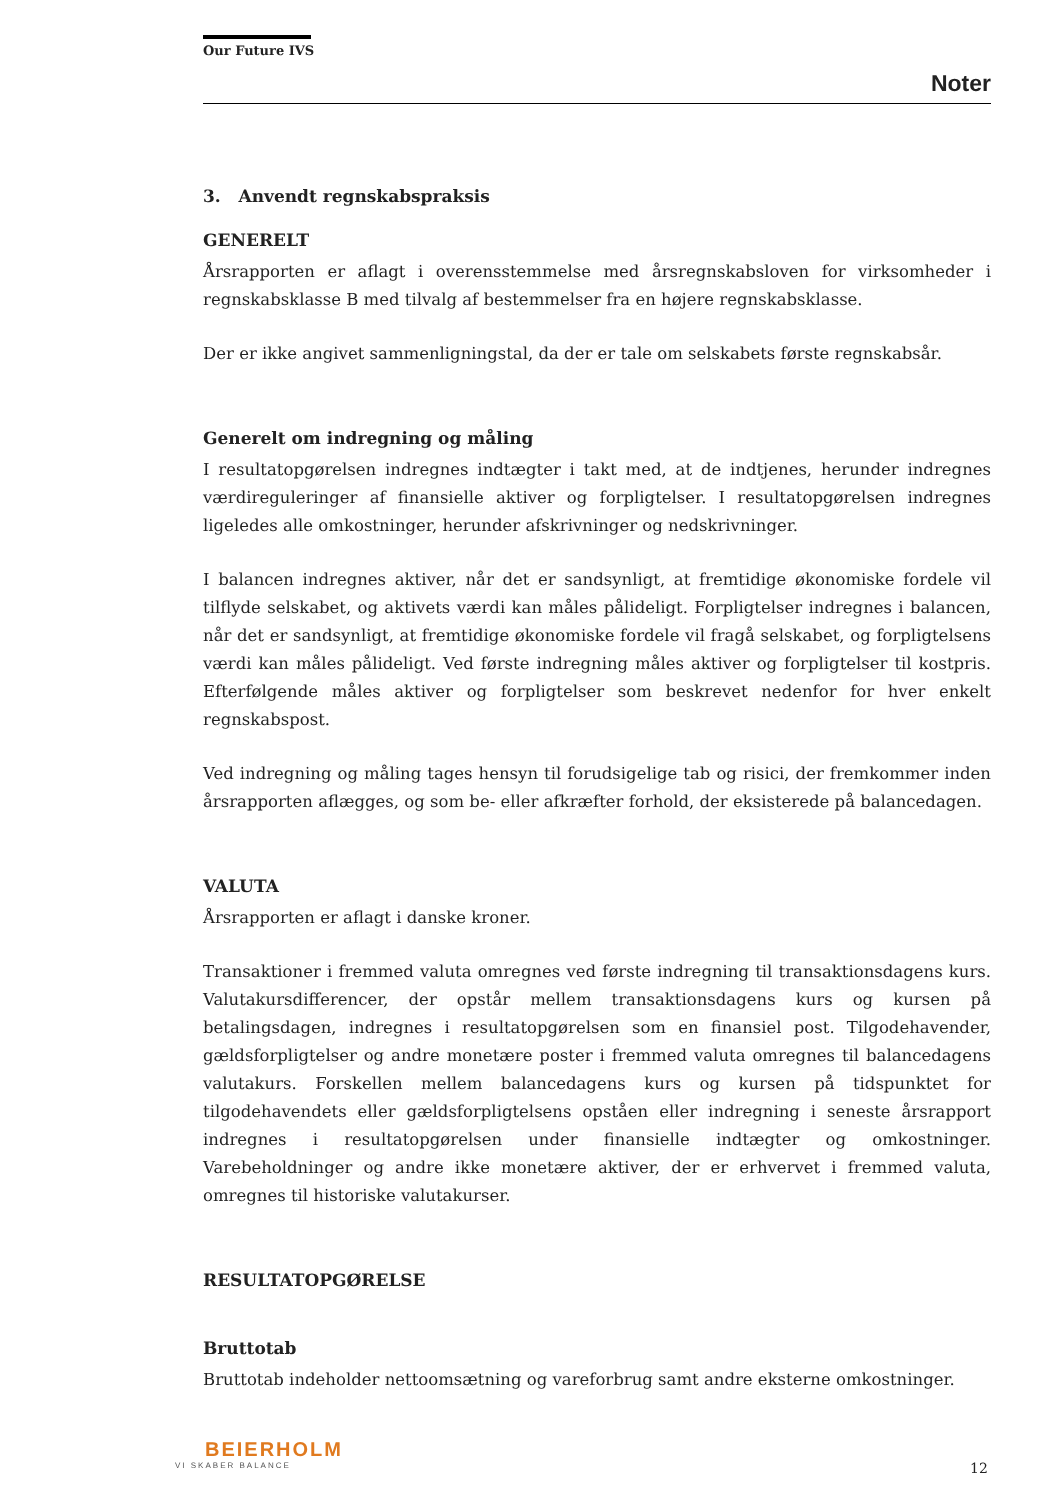Our Future IVS
Noter
3. Anvendt regnskabspraksis
GENERELT
Årsrapporten er aflagt i overensstemmelse med årsregnskabsloven for virksomheder i regnskabsklasse B med tilvalg af bestemmelser fra en højere regnskabsklasse.
Der er ikke angivet sammenligningstal, da der er tale om selskabets første regnskabsår.
Generelt om indregning og måling
I resultatopgørelsen indregnes indtægter i takt med, at de indtjenes, herunder indregnes værdireguleringer af finansielle aktiver og forpligtelser. I resultatopgørelsen indregnes ligeledes alle omkostninger, herunder afskrivninger og nedskrivninger.
I balancen indregnes aktiver, når det er sandsynligt, at fremtidige økonomiske fordele vil tilflyde selskabet, og aktivets værdi kan måles pålideligt. Forpligtelser indregnes i balancen, når det er sandsynligt, at fremtidige økonomiske fordele vil fragå selskabet, og forpligtelsens værdi kan måles pålideligt. Ved første indregning måles aktiver og forpligtelser til kostpris. Efterfølgende måles aktiver og forpligtelser som beskrevet nedenfor for hver enkelt regnskabspost.
Ved indregning og måling tages hensyn til forudsigelige tab og risici, der fremkommer inden årsrapporten aflægges, og som be- eller afkræfter forhold, der eksisterede på balancedagen.
VALUTA
Årsrapporten er aflagt i danske kroner.
Transaktioner i fremmed valuta omregnes ved første indregning til transaktionsdagens kurs. Valutakursdifferencer, der opstår mellem transaktionsdagens kurs og kursen på betalingsdagen, indregnes i resultatopgørelsen som en finansiel post. Tilgodehavender, gældsforpligtelser og andre monetære poster i fremmed valuta omregnes til balancedagens valutakurs. Forskellen mellem balancedagens kurs og kursen på tidspunktet for tilgodehavendets eller gældsforpligtelsens opståen eller indregning i seneste årsrapport indregnes i resultatopgørelsen under finansielle indtægter og omkostninger. Varebeholdninger og andre ikke monetære aktiver, der er erhvervet i fremmed valuta, omregnes til historiske valutakurser.
RESULTATOPGØRELSE
Bruttotab
Bruttotab indeholder nettoomsætning og vareforbrug samt andre eksterne omkostninger.
BEIERHOLM
VI SKABER BALANCE
12